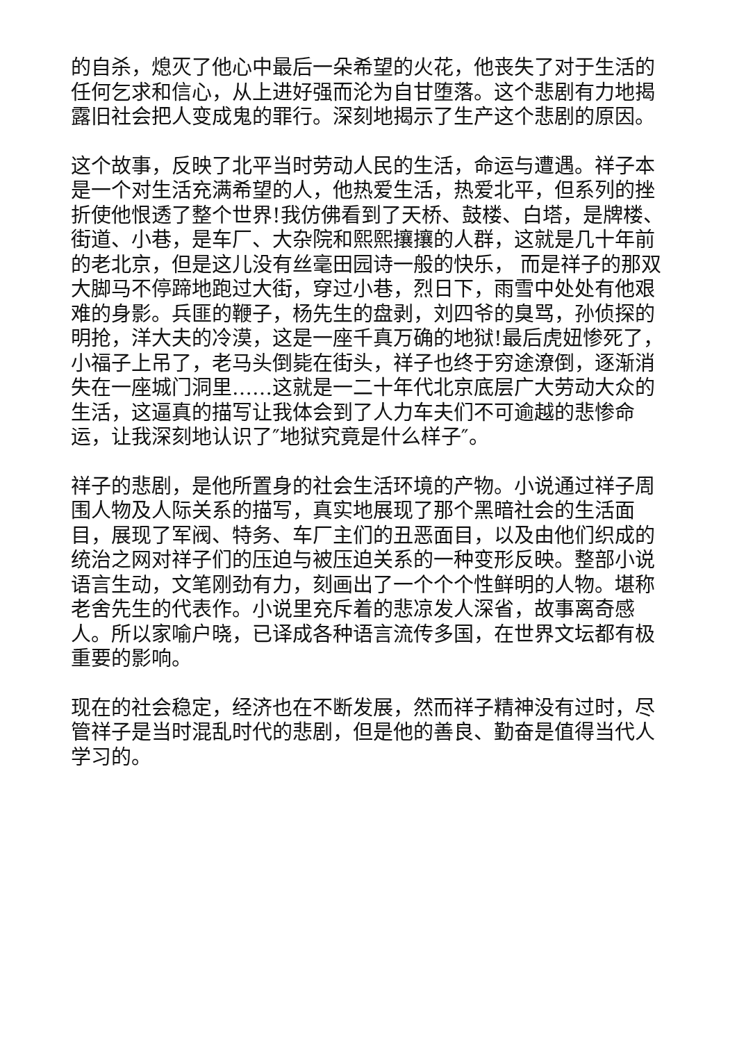的自杀，熄灭了他心中最后一朵希望的火花，他丧失了对于生活的任何乞求和信心，从上进好强而沦为自甘堕落。这个悲剧有力地揭露旧社会把人变成鬼的罪行。深刻地揭示了生产这个悲剧的原因。
这个故事，反映了北平当时劳动人民的生活，命运与遭遇。祥子本是一个对生活充满希望的人，他热爱生活，热爱北平，但系列的挫折使他恨透了整个世界!我仿佛看到了天桥、鼓楼、白塔，是牌楼、街道、小巷，是车厂、大杂院和熙熙攘攘的人群，这就是几十年前的老北京，但是这儿没有丝毫田园诗一般的快乐， 而是祥子的那双大脚马不停蹄地跑过大街，穿过小巷，烈日下，雨雪中处处有他艰难的身影。兵匪的鞭子，杨先生的盘剥，刘四爷的臭骂，孙侦探的明抢，洋大夫的冷漠，这是一座千真万确的地狱!最后虎妞惨死了，小福子上吊了，老马头倒毙在街头，祥子也终于穷途潦倒，逐渐消失在一座城门洞里……这就是一二十年代北京底层广大劳动大众的生活，这逼真的描写让我体会到了人力车夫们不可逾越的悲惨命运，让我深刻地认识了″地狱究竟是什么样子″。
祥子的悲剧，是他所置身的社会生活环境的产物。小说通过祥子周围人物及人际关系的描写，真实地展现了那个黑暗社会的生活面目，展现了军阀、特务、车厂主们的丑恶面目，以及由他们织成的统治之网对祥子们的压迫与被压迫关系的一种变形反映。整部小说语言生动，文笔刚劲有力，刻画出了一个个个性鲜明的人物。堪称老舍先生的代表作。小说里充斥着的悲凉发人深省，故事离奇感人。所以家喻户晓，已译成各种语言流传多国，在世界文坛都有极重要的影响。
现在的社会稳定，经济也在不断发展，然而祥子精神没有过时，尽管祥子是当时混乱时代的悲剧，但是他的善良、勤奋是值得当代人学习的。